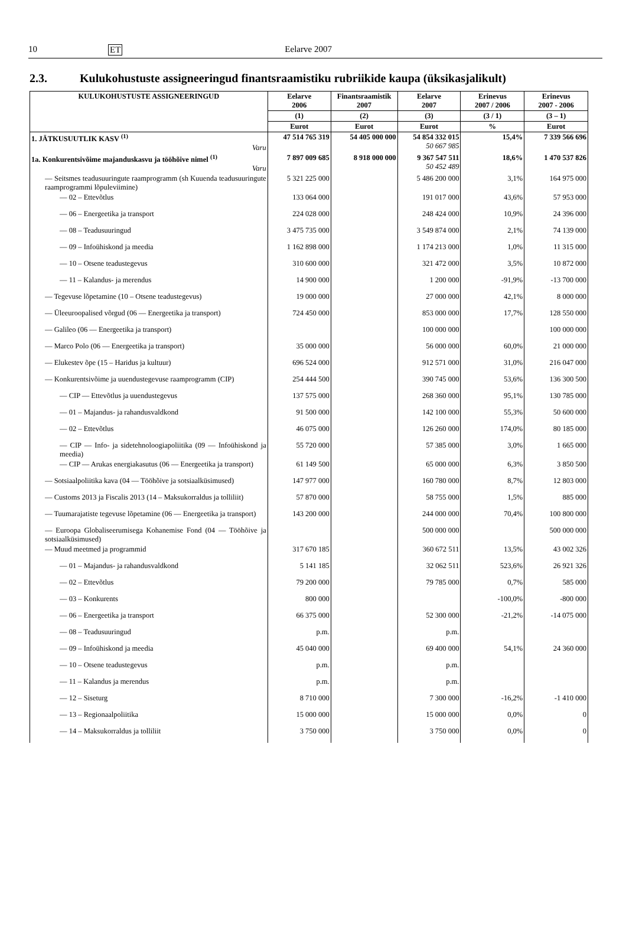10 ET Eelarve 2007
2.3. Kulukohustuste assigneeringud finantsraamistiku rubriikide kaupa (üksikasjalikult)
| KULUKOHUSTUSTE ASSIGNEERINGUD | Eelarve 2006 | Finantsraamistik 2007 | Eelarve 2007 | Erinevus 2007 / 2006 | Erinevus 2007 - 2006 |
| --- | --- | --- | --- | --- | --- |
| | (1) | (2) | (3) | (3 / 1) | (3 – 1) |
| | Eurot | Eurot | Eurot | % | Eurot |
| 1. JÄTKUSUUTLIK KASV <sup>(1)</sup> Varu | 47 514 765 319 | 54 405 000 000 | 54 854 332 015 50 667 985 | 15,4% | 7 339 566 696 |
| 1a. Konkurentsivõime majanduskasvu ja tööhõive nimel <sup>(1)</sup> Varu | 7 897 009 685 | 8 918 000 000 | 9 367 547 511 50 452 489 | 18,6% | 1 470 537 826 |
| — Seitsmes teadusuuringute raamprogramm (sh Kuuenda teadusuuringute raamprogrammi lõpuleviimine) | 5 321 225 000 | | 5 486 200 000 | 3,1% | 164 975 000 |
| — 02 – Ettevõtlus | 133 064 000 | | 191 017 000 | 43,6% | 57 953 000 |
| — 06 – Energeetika ja transport | 224 028 000 | | 248 424 000 | 10,9% | 24 396 000 |
| — 08 – Teadusuuringud | 3 475 735 000 | | 3 549 874 000 | 2,1% | 74 139 000 |
| — 09 – Infoühiskond ja meedia | 1 162 898 000 | | 1 174 213 000 | 1,0% | 11 315 000 |
| — 10 – Otsene teadustegevus | 310 600 000 | | 321 472 000 | 3,5% | 10 872 000 |
| — 11 – Kalandus- ja merendus | 14 900 000 | | 1 200 000 | -91,9% | -13 700 000 |
| — Tegevuse lõpetamine (10 – Otsene teadustegevus) | 19 000 000 | | 27 000 000 | 42,1% | 8 000 000 |
| — Üleeuroopalised võrgud (06 — Energeetika ja transport) | 724 450 000 | | 853 000 000 | 17,7% | 128 550 000 |
| — Galileo (06 — Energeetika ja transport) | | | 100 000 000 | | 100 000 000 |
| — Marco Polo (06 — Energeetika ja transport) | 35 000 000 | | 56 000 000 | 60,0% | 21 000 000 |
| — Elukestev õpe (15 – Haridus ja kultuur) | 696 524 000 | | 912 571 000 | 31,0% | 216 047 000 |
| — Konkurentsivõime ja uuendustegevuse raamprogramm (CIP) | 254 444 500 | | 390 745 000 | 53,6% | 136 300 500 |
| — CIP — Ettevõtlus ja uuendustegevus | 137 575 000 | | 268 360 000 | 95,1% | 130 785 000 |
| — 01 – Majandus- ja rahandusvaldkond | 91 500 000 | | 142 100 000 | 55,3% | 50 600 000 |
| — 02 – Ettevõtlus | 46 075 000 | | 126 260 000 | 174,0% | 80 185 000 |
| — CIP — Info- ja sidetehnoloogiapoliitika (09 — Infoühiskond ja meedia) | 55 720 000 | | 57 385 000 | 3,0% | 1 665 000 |
| — CIP — Arukas energiakasutus (06 — Energeetika ja transport) | 61 149 500 | | 65 000 000 | 6,3% | 3 850 500 |
| — Sotsiaalpoliitika kava (04 — Tööhõive ja sotsiaalküsimused) | 147 977 000 | | 160 780 000 | 8,7% | 12 803 000 |
| — Customs 2013 ja Fiscalis 2013 (14 – Maksukorraldus ja tolliliit) | 57 870 000 | | 58 755 000 | 1,5% | 885 000 |
| — Tuumarajatiste tegevuse lõpetamine (06 — Energeetika ja transport) | 143 200 000 | | 244 000 000 | 70,4% | 100 800 000 |
| — Euroopa Globaliseerumisega Kohanemise Fond (04 — Tööhõive ja sotsiaalküsimused) | | | 500 000 000 | | 500 000 000 |
| — Muud meetmed ja programmid | 317 670 185 | | 360 672 511 | 13,5% | 43 002 326 |
| — 01 – Majandus- ja rahandusvaldkond | 5 141 185 | | 32 062 511 | 523,6% | 26 921 326 |
| — 02 – Ettevõtlus | 79 200 000 | | 79 785 000 | 0,7% | 585 000 |
| — 03 – Konkurents | 800 000 | | | -100,0% | -800 000 |
| — 06 – Energeetika ja transport | 66 375 000 | | 52 300 000 | -21,2% | -14 075 000 |
| — 08 – Teadusuuringud | p.m. | | p.m. | | |
| — 09 – Infoühiskond ja meedia | 45 040 000 | | 69 400 000 | 54,1% | 24 360 000 |
| — 10 – Otsene teadustegevus | p.m. | | p.m. | | |
| — 11 – Kalandus ja merendus | p.m. | | p.m. | | |
| — 12 – Siseturg | 8 710 000 | | 7 300 000 | -16,2% | -1 410 000 |
| — 13 – Regionaalpoliitika | 15 000 000 | | 15 000 000 | 0,0% | 0 |
| — 14 – Maksukorraldus ja tolliliit | 3 750 000 | | 3 750 000 | 0,0% | 0 |